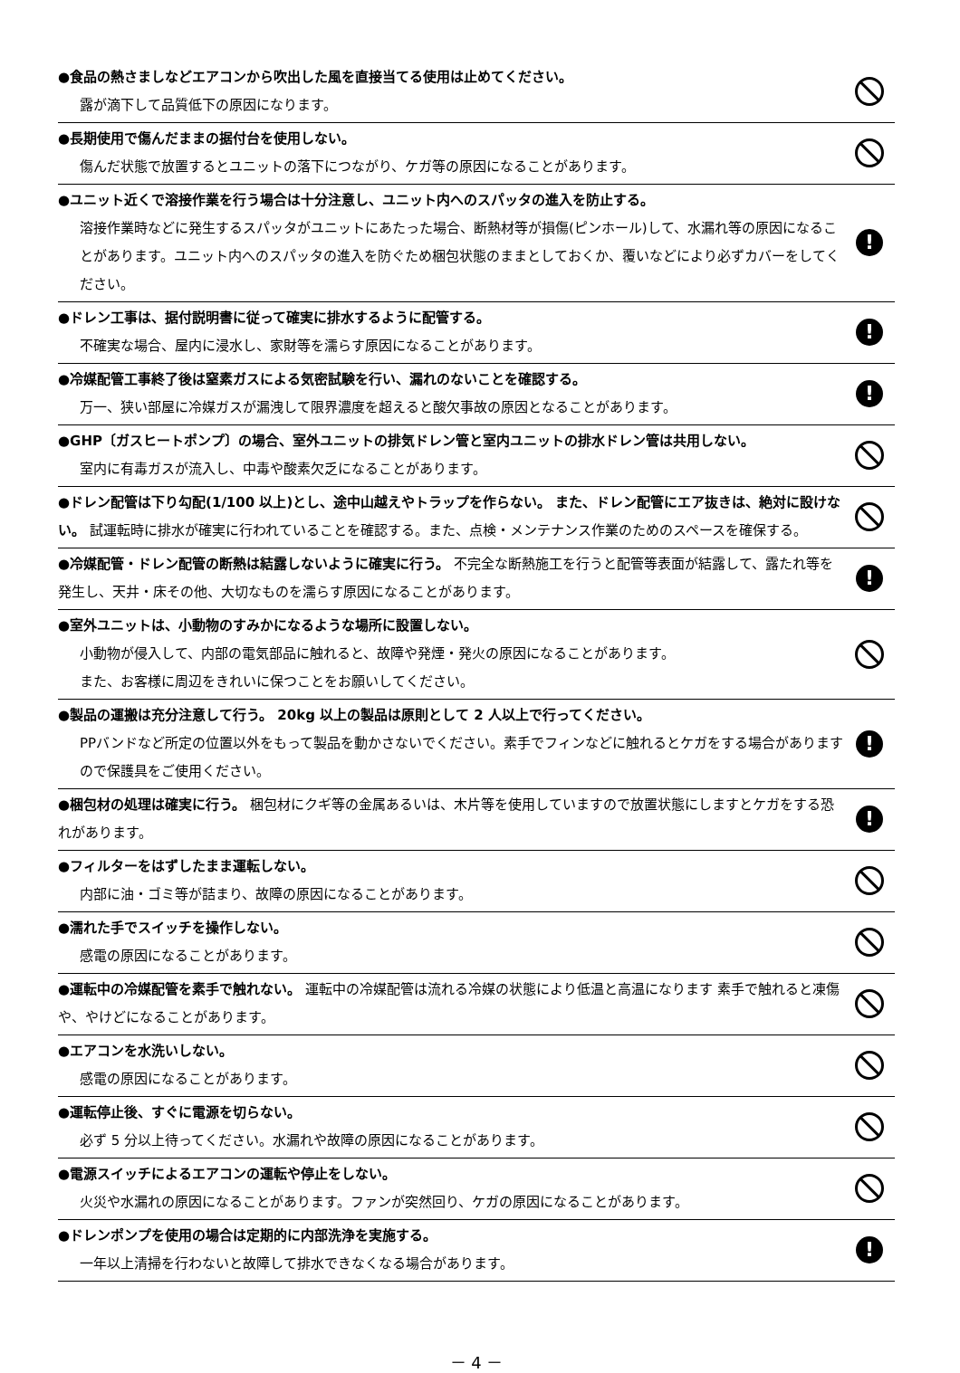●食品の熱さましなどエアコンから吹出した風を直接当てる使用は止めてください。
露が滴下して品質低下の原因になります。
●長期使用で傷んだままの据付台を使用しない。
傷んだ状態で放置するとユニットの落下につながり、ケガ等の原因になることがあります。
●ユニット近くで溶接作業を行う場合は十分注意し、ユニット内へのスパッタの進入を防止する。
溶接作業時などに発生するスパッタがユニットにあたった場合、断熱材等が損傷(ピンホール)して、水漏れ等の原因になることがあります。ユニット内へのスパッタの進入を防ぐため梱包状態のままとしておくか、覆いなどにより必ずカバーをしてください。
!
●ドレン工事は、据付説明書に従って確実に排水するように配管する。
不確実な場合、屋内に浸水し、家財等を濡らす原因になることがあります。
!
●冷媒配管工事終了後は窒素ガスによる気密試験を行い、漏れのないことを確認する。
万一、狭い部屋に冷媒ガスが漏洩して限界濃度を超えると酸欠事故の原因となることがあります。
!
●GHP〔ガスヒートポンプ〕の場合、室外ユニットの排気ドレン管と室内ユニットの排水ドレン管は共用しない。
室内に有毒ガスが流入し、中毒や酸素欠乏になることがあります。
●ドレン配管は下り勾配(1/100 以上)とし、途中山越えやトラップを作らない。 また、ドレン配管にエア抜きは、絶対に設けない。 試運転時に排水が確実に行われていることを確認する。また、点検・メンテナンス作業のためのスペースを確保する。
●冷媒配管・ドレン配管の断熱は結露しないように確実に行う。 不完全な断熱施工を行うと配管等表面が結露して、露たれ等を発生し、天井・床その他、大切なものを濡らす原因になることがあります。
!
●室外ユニットは、小動物のすみかになるような場所に設置しない。
小動物が侵入して、内部の電気部品に触れると、故障や発煙・発火の原因になることがあります。
また、お客様に周辺をきれいに保つことをお願いしてください。
●製品の運搬は充分注意して行う。 20kg 以上の製品は原則として 2 人以上で行ってください。
PPバンドなど所定の位置以外をもって製品を動かさないでください。素手でフィンなどに触れるとケガをする場合がありますので保護具をご使用ください。
!
●梱包材の処理は確実に行う。 梱包材にクギ等の金属あるいは、木片等を使用していますので放置状態にしますとケガをする恐れがあります。
!
●フィルターをはずしたまま運転しない。
内部に油・ゴミ等が詰まり、故障の原因になることがあります。
●濡れた手でスイッチを操作しない。
感電の原因になることがあります。
●運転中の冷媒配管を素手で触れない。 運転中の冷媒配管は流れる冷媒の状態により低温と高温になります 素手で触れると凍傷や、やけどになることがあります。
●エアコンを水洗いしない。
感電の原因になることがあります。
●運転停止後、すぐに電源を切らない。
必ず 5 分以上待ってください。水漏れや故障の原因になることがあります。
●電源スイッチによるエアコンの運転や停止をしない。
火災や水漏れの原因になることがあります。ファンが突然回り、ケガの原因になることがあります。
●ドレンポンプを使用の場合は定期的に内部洗浄を実施する。
一年以上清掃を行わないと故障して排水できなくなる場合があります。
!
－ 4 －